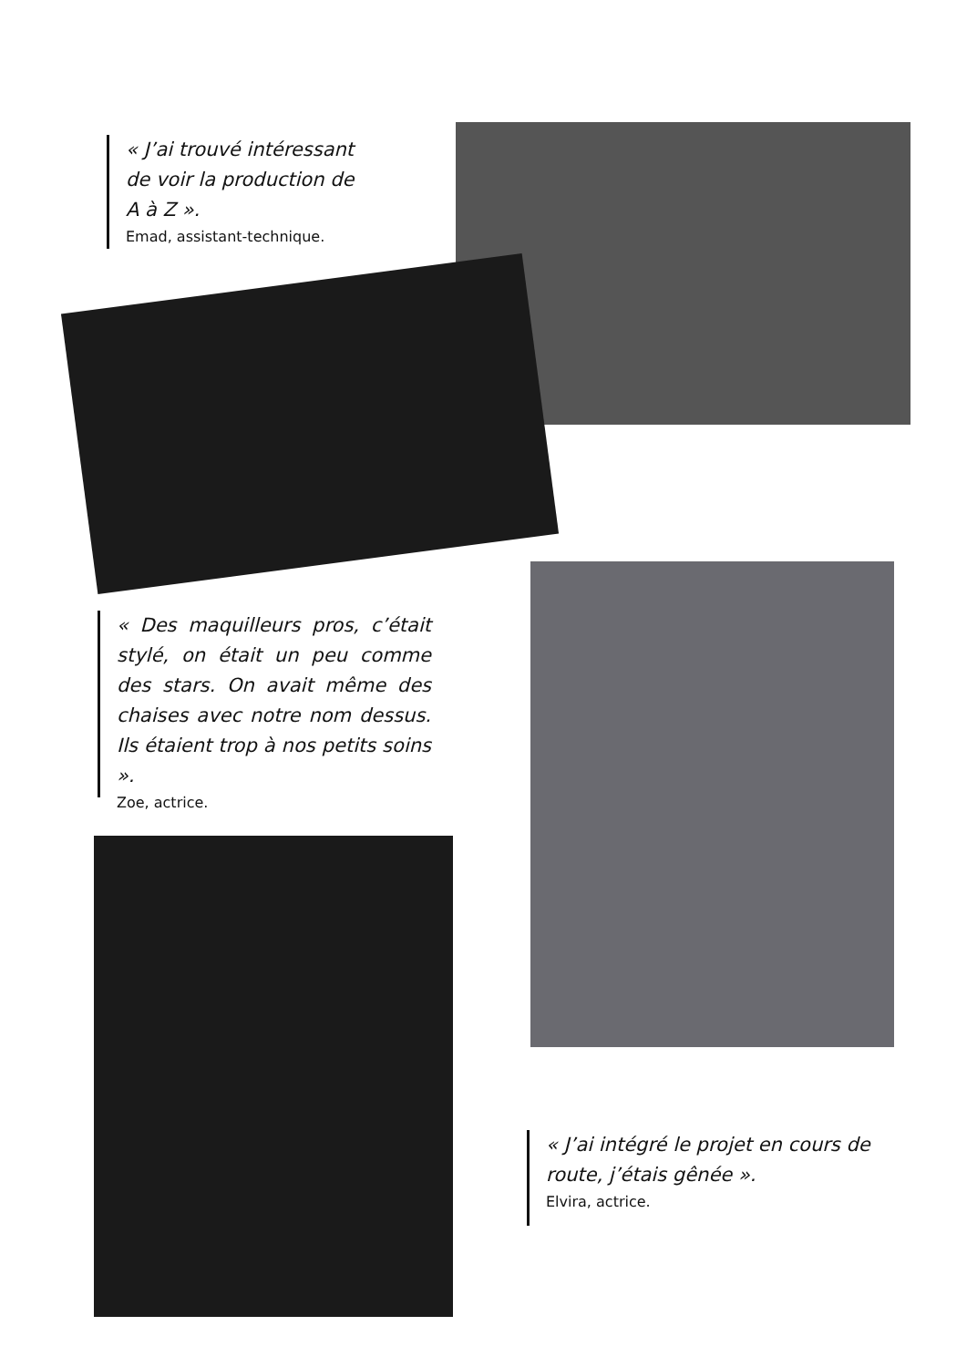« J’ai trouvé intéressant de voir la production de A à Z ».
Emad, assistant-technique.
« Des maquilleurs pros, c’était stylé, on était un peu comme des stars. On avait même des chaises avec notre nom dessus. Ils étaient trop à nos petits soins ».
Zoe, actrice.
« J’ai intégré le projet en cours de route, j’étais gênée ».
Elvira, actrice.